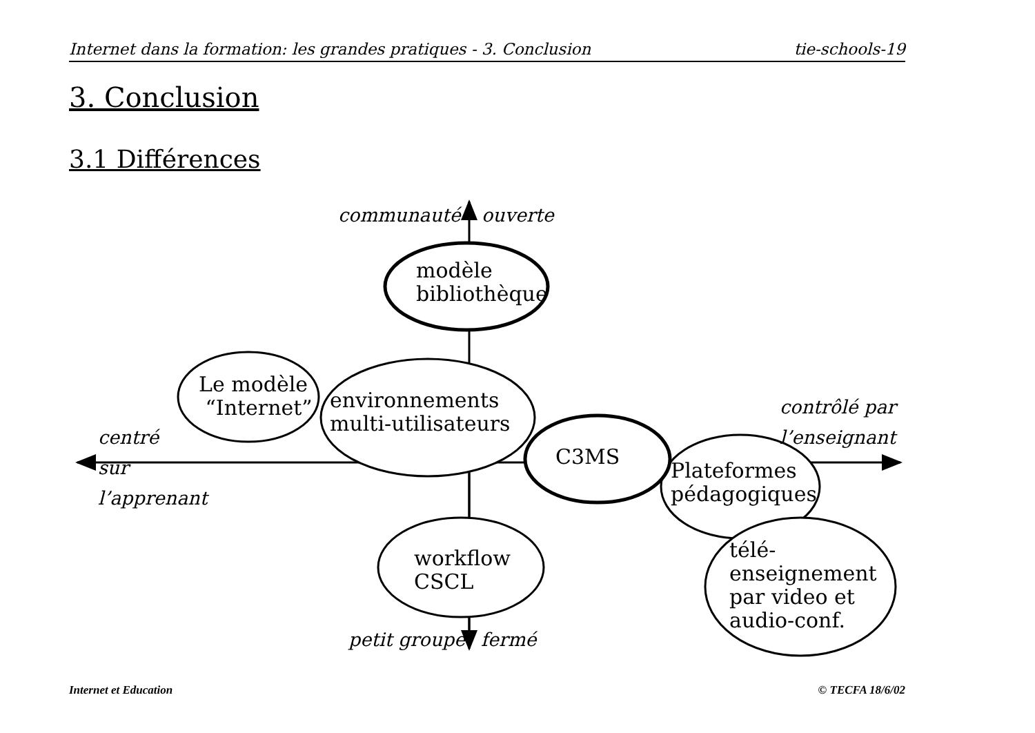Internet dans la formation: les grandes pratiques - 3. Conclusion tie-schools-19
3. Conclusion
3.1 Différences
communauté ouverte
modèle
bibliothèque
Le modèle
“Internet”
environnements
multi-utilisateurs
contrôlé par
l’enseignant
centré
sur
l’apprenant
C3MS
Plateformes
pédagogiques
télé-
enseignement
par video et
audio-conf.
workflow
CSCL
petit groupe fermé
Internet et Education © TECFA 18/6/02